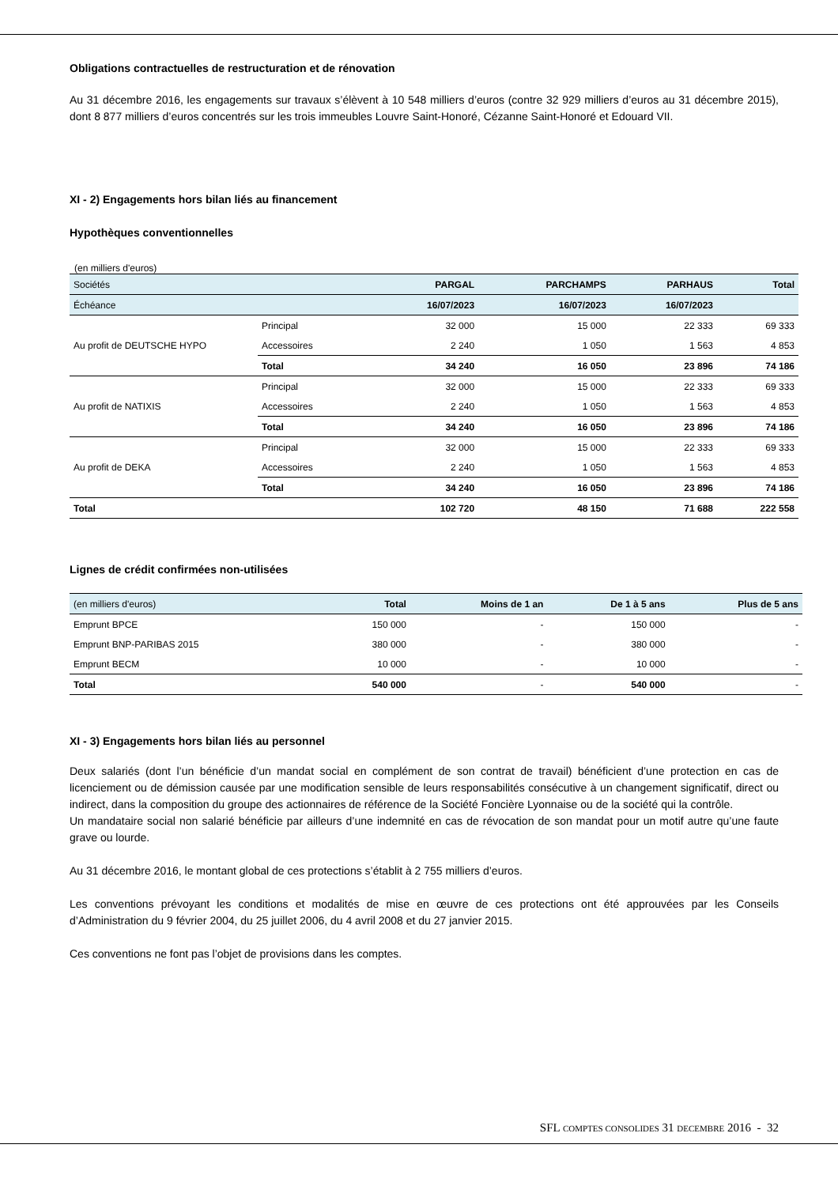Obligations contractuelles de restructuration et de rénovation
Au 31 décembre 2016, les engagements sur travaux s’élèvent à 10 548 milliers d’euros (contre 32 929 milliers d’euros au 31 décembre 2015), dont 8 877 milliers d’euros concentrés sur les trois immeubles Louvre Saint-Honoré, Cézanne Saint-Honoré et Edouard VII.
XI - 2) Engagements hors bilan liés au financement
Hypothèques conventionnelles
(en milliers d'euros)
| Sociétés | | PARGAL | PARCHAMPS | PARHAUS | Total |
| Échéance | | 16/07/2023 | 16/07/2023 | 16/07/2023 | |
| Au profit de DEUTSCHE HYPO | Principal | 32 000 | 15 000 | 22 333 | 69 333 |
| | Accessoires | 2 240 | 1 050 | 1 563 | 4 853 |
| | Total | 34 240 | 16 050 | 23 896 | 74 186 |
| Au profit de NATIXIS | Principal | 32 000 | 15 000 | 22 333 | 69 333 |
| | Accessoires | 2 240 | 1 050 | 1 563 | 4 853 |
| | Total | 34 240 | 16 050 | 23 896 | 74 186 |
| Au profit de DEKA | Principal | 32 000 | 15 000 | 22 333 | 69 333 |
| | Accessoires | 2 240 | 1 050 | 1 563 | 4 853 |
| | Total | 34 240 | 16 050 | 23 896 | 74 186 |
| Total | | 102 720 | 48 150 | 71 688 | 222 558 |
Lignes de crédit confirmées non-utilisées
| (en milliers d'euros) | Total | Moins de 1 an | De 1 à 5 ans | Plus de 5 ans |
| Emprunt BPCE | 150 000 | - | 150 000 | - |
| Emprunt BNP-PARIBAS 2015 | 380 000 | - | 380 000 | - |
| Emprunt BECM | 10 000 | - | 10 000 | - |
| Total | 540 000 | - | 540 000 | - |
XI - 3) Engagements hors bilan liés au personnel
Deux salariés (dont l’un bénéficie d’un mandat social en complément de son contrat de travail) bénéficient d’une protection en cas de licenciement ou de démission causée par une modification sensible de leurs responsabilités consécutive à un changement significatif, direct ou indirect, dans la composition du groupe des actionnaires de référence de la Société Foncière Lyonnaise ou de la société qui la contrôle.
Un mandataire social non salarié bénéficie par ailleurs d’une indemnité en cas de révocation de son mandat pour un motif autre qu’une faute grave ou lourde.
Au 31 décembre 2016, le montant global de ces protections s’établit à 2 755 milliers d’euros.
Les conventions prévoyant les conditions et modalités de mise en œuvre de ces protections ont été approuvées par les Conseils d’Administration du 9 février 2004, du 25 juillet 2006, du 4 avril 2008 et du 27 janvier 2015.
Ces conventions ne font pas l’objet de provisions dans les comptes.
SFL COMPTES CONSOLIDES 31 DECEMBRE 2016 - 32